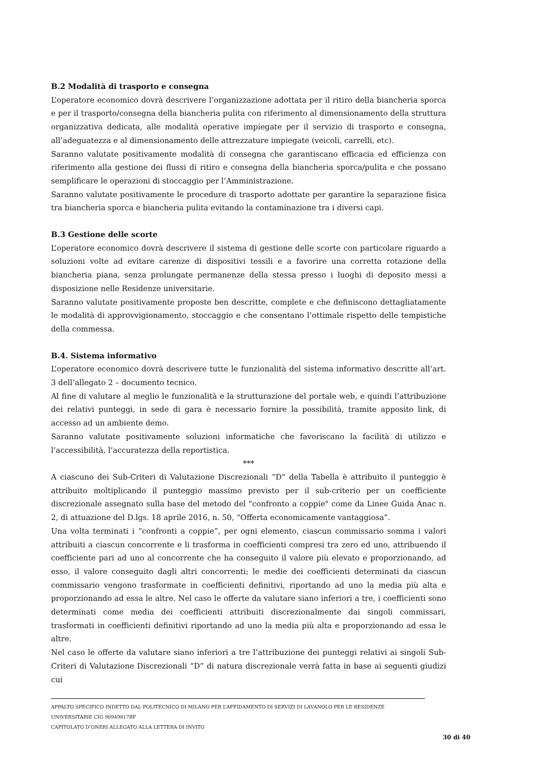B.2 Modalità di trasporto e consegna
L’operatore economico dovrà descrivere l’organizzazione adottata per il ritiro della biancheria sporca e per il trasporto/consegna della biancheria pulita con riferimento al dimensionamento della struttura organizzativa dedicata, alle modalità operative impiegate per il servizio di trasporto e consegna, all’adeguatezza e al dimensionamento delle attrezzature impiegate (veicoli, carrelli, etc).
Saranno valutate positivamente modalità di consegna che garantiscano efficacia ed efficienza con riferimento alla gestione dei flussi di ritiro e consegna della biancheria sporca/pulita e che possano semplificare le operazioni di stoccaggio per l’Amministrazione.
Saranno valutate positivamente le procedure di trasporto adottate per garantire la separazione fisica tra biancheria sporca e biancheria pulita evitando la contaminazione tra i diversi capi.
B.3 Gestione delle scorte
L’operatore economico dovrà descrivere il sistema di gestione delle scorte con particolare riguardo a soluzioni volte ad evitare carenze di dispositivi tessili e a favorire una corretta rotazione della biancheria piana, senza prolungate permanenze della stessa presso i luoghi di deposito messi a disposizione nelle Residenze universitarie.
Saranno valutate positivamente proposte ben descritte, complete e che definiscono dettagliatamente le modalità di approvvigionamento, stoccaggio e che consentano l’ottimale rispetto delle tempistiche della commessa.
B.4. Sistema informativo
L’operatore economico dovrà descrivere tutte le funzionalità del sistema informativo descritte all’art. 3 dell’allegato 2 – documento tecnico.
Al fine di valutare al meglio le funzionalità e la strutturazione del portale web, e quindi l’attribuzione dei relativi punteggi, in sede di gara è necessario fornire la possibilità, tramite apposito link, di accesso ad un ambiente demo.
Saranno valutate positivamente soluzioni informatiche che favoriscano la facilità di utilizzo e l’accessibilità, l’accuratezza della reportistica.
***
A ciascuno dei Sub-Criteri di Valutazione Discrezionali “D” della Tabella è attribuito il punteggio è attribuito moltiplicando il punteggio massimo previsto per il sub-criterio per un coefficiente discrezionale assegnato sulla base del metodo del "confronto a coppie" come da Linee Guida Anac n. 2, di attuazione del D.lgs. 18 aprile 2016, n. 50, “Offerta economicamente vantaggiosa”.
Una volta terminati i “confronti a coppie”, per ogni elemento, ciascun commissario somma i valori attribuiti a ciascun concorrente e li trasforma in coefficienti compresi tra zero ed uno, attribuendo il coefficiente pari ad uno al concorrente che ha conseguito il valore più elevato e proporzionando, ad esso, il valore conseguito dagli altri concorrenti; le medie dei coefficienti determinati da ciascun commissario vengono trasformate in coefficienti definitivi, riportando ad uno la media più alta e proporzionando ad essa le altre. Nel caso le offerte da valutare siano inferiori a tre, i coefficienti sono determinati come media dei coefficienti attribuiti discrezionalmente dai singoli commissari, trasformati in coefficienti definitivi riportando ad uno la media più alta e proporzionando ad essa le altre.
Nel caso le offerte da valutare siano inferiori a tre l’attribuzione dei punteggi relativi ai singoli Sub-Criteri di Valutazione Discrezionali “D” di natura discrezionale verrà fatta in base ai seguenti giudizi cui
APPALTO SPECIFICO INDETTO DAL POLITECNICO DI MILANO PER L’AFFIDAMENTO DI SERVIZI DI LAVANOLO PER LE RESIDENZE UNIVERSITARIE CIG 90949817BF
CAPITOLATO D’ONERI ALLEGATO ALLA LETTERA DI INVITO
30 di 40